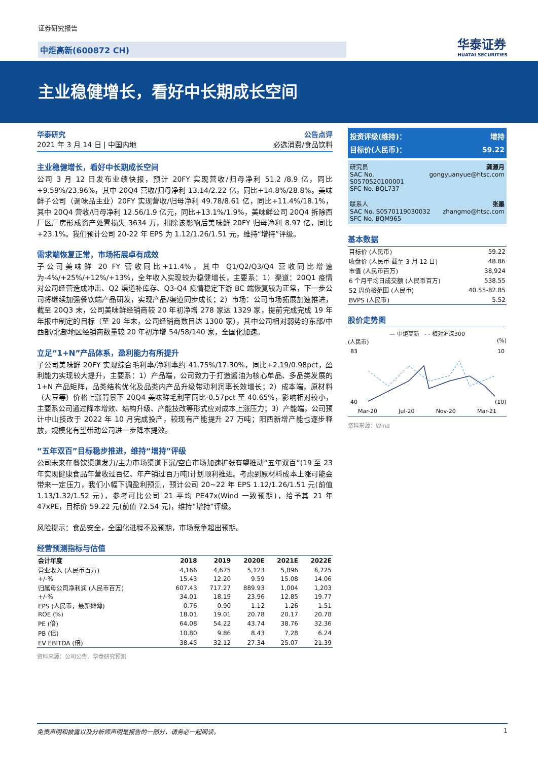证券研究报告
中炬高新(600872 CH) 华泰证券
HUATAI SECURITIES
主业稳健增长，看好中长期成长空间
华泰研究 公告点评
2021 年 3 月 14 日 | 中国内地 必选消费/食品饮料
主业稳健增长，看好中长期成长空间
公司 3 月 12 日发布业绩快报，预计 20FY 实现营收/归母净利 51.2 /8.9 亿，同比+9.59%/23.96%，其中 20Q4 营收/归母净利 13.14/2.22 亿，同比+14.8%/28.8%。美味鲜子公司（调味品主业）20FY 实现营收/归母净利 49.78/8.61 亿，同比+11.4%/18.1%，其中 20Q4 营收/归母净利 12.56/1.9 亿元，同比+13.1%/1.9%，美味鲜公司 20Q4 拆除西厂区厂房形成资产处置损失 3634 万，扣除该影响后美味鲜 20FY 归母净利 8.97 亿，同比+23.1%。我们预计公司 20-22 年 EPS 为 1.12/1.26/1.51 元，维持“增持”评级。
需求端恢复正常，市场拓展卓有成效
子公司美味鲜 20 FY 营收同比+11.4%，其中 Q1/Q2/Q3/Q4 营收同比增速为-4%/+25%/+12%/+13%，全年收入实现较为稳健增长，主要系：1）渠道：20Q1 疫情对公司经营造成冲击、Q2 渠道补库存、Q3-Q4 疫情稳定下游 BC 端恢复较为正常，下一步公司将继续加强餐饮端产品研发，实现产品/渠道同步成长；2）市场：公司市场拓展加速推进，截至 20Q3 末，公司美味鲜经销商较 20 年初净增 278 家达 1329 家，提前完成完成 19 年年报中制定的目标（至 20 年末，公司经销商数目达 1300 家），其中公司相对弱势的东部/中西部/北部地区经销商数量较 20 年初净增 54/58/140 家，全国化加速。
立足“1+N”产品体系，盈利能力有所提升
子公司美味鲜 20FY 实现综合毛利率/净利率约 41.75%/17.30%，同比+2.19/0.98pct，盈利能力实现较大提升，主要系：1）产品端，公司致力于打造酱油为核心单品、多品类发展的 1+N 产品矩阵，品类结构优化及品类内产品升级带动利润率长效增长；2）成本端，原材料（大豆等）价格上涨背景下 20Q4 美味鲜毛利率同比-0.57pct 至 40.65%，影响相对较小，主要系公司通过降本增效、结构升级、产能技改等形式应对成本上涨压力；3）产能端，公司预计中山技改于 2022 年 10 月完成投产，较现有产能提升 27 万吨；阳西新增产能也逐步释放，规模化有望带动公司进一步降本提效。
“五年双百”目标稳步推进，维持“增持”评级
公司未来在餐饮渠道发力/主力市场渠道下沉/空白市场加速扩张有望推动“五年双百”(19 至 23 年实现健康食品年营收过百亿、年产销过百万吨)计划顺利推进。考虑到原材料成本上涨可能会带来一定压力，我们小幅下调盈利预测，预计公司 20~22 年 EPS 1.12/1.26/1.51 元(前值 1.13/1.32/1.52 元)，参考可比公司 21 平均 PE47x(Wind 一致预期)，给予其 21 年 47xPE，目标价 59.22 元(前值 72.54 元)，维持“增持”评级。
风险提示：食品安全，全国化进程不及预期，市场竞争超出预期。
经营预测指标与估值
| 会计年度 | 2018 | 2019 | 2020E | 2021E | 2022E |
| --- | --- | --- | --- | --- | --- |
| 营业收入 (人民币百万) | 4,166 | 4,675 | 5,123 | 5,896 | 6,725 |
| +/-% | 15.43 | 12.20 | 9.59 | 15.08 | 14.06 |
| 归属母公司净利润 (人民币百万) | 607.43 | 717.27 | 889.93 | 1,004 | 1,203 |
| +/-% | 34.01 | 18.19 | 23.96 | 12.85 | 19.77 |
| EPS (人民币，最新摊薄) | 0.76 | 0.90 | 1.12 | 1.26 | 1.51 |
| ROE (%) | 18.01 | 19.01 | 20.78 | 20.17 | 20.78 |
| PE (倍) | 64.08 | 54.22 | 43.74 | 38.76 | 32.36 |
| PB (倍) | 10.80 | 9.86 | 8.43 | 7.28 | 6.24 |
| EV EBITDA (倍) | 38.45 | 32.12 | 27.34 | 25.07 | 21.39 |
资料来源：公司公告、华泰研究预测
投资评级(维持)： 增持
目标价(人民币)： 59.22
研究员 龚源月
SAC No. S0570520100001 gongyuanyue@htsc.com
SFC No. BQL737
联系人 张墨
SAC No. S0570119030032 zhangmo@htsc.com
SFC No. BQM965
基本数据
| 目标价 (人民币) | 59.22 |
| 收盘价 (人民币 截至 3 月 12 日) | 48.86 |
| 市值 (人民币百万) | 38,924 |
| 6 个月平均日成交额 (人民币百万) | 538.55 |
| 52 周价格范围 (人民币) | 40.55-82.85 |
| BVPS (人民币) | 5.52 |
股价走势图
— 中炬高新 - - 相对沪深300
(人民币) (%)
83
40
10
(10)
Mar-20 Jul-20 Nov-20 Mar-21
资料来源：Wind
免责声明和披露以及分析师声明是报告的一部分，请务必一起阅读。 1